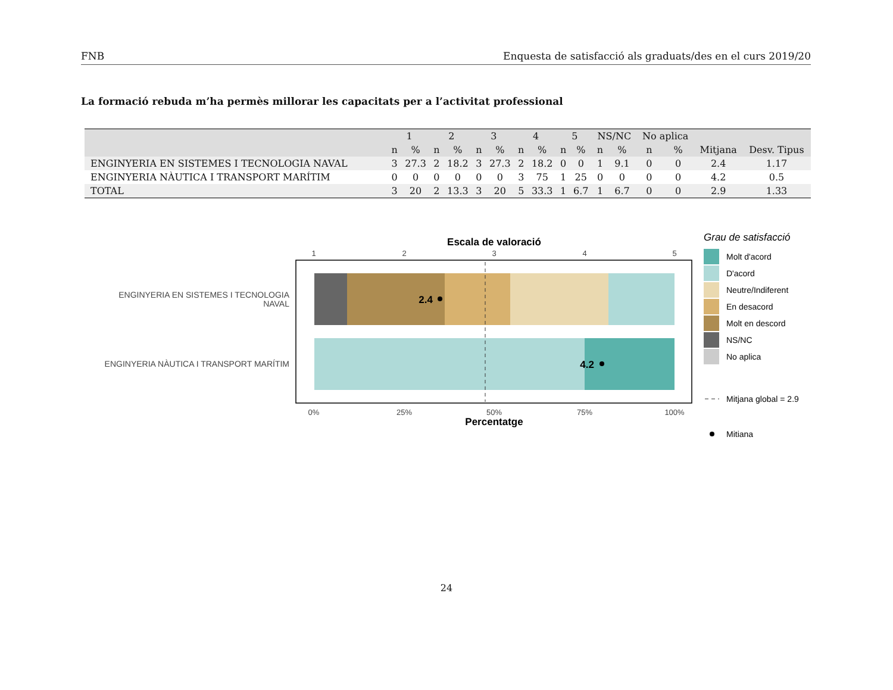FNB Enquesta de satisfacció als graduats/des en el curs 2019/20
La formació rebuda m’ha permès millorar les capacitats per a l’activitat professional
| | 1 | | 2 | | 3 | | 4 | | 5 | | NS/NC | | No aplica | | | |
| --- | --- | --- | --- | --- | --- | --- | --- | --- | --- | --- | --- | --- | --- | --- | --- | --- |
| | n | % | n | % | n | % | n | % | n | % | n | % | n | % | Mitjana | Desv. Tipus |
| ENGINYERIA EN SISTEMES I TECNOLOGIA NAVAL | 3 | 27.3 | 2 | 18.2 | 3 | 27.3 | 2 | 18.2 | 0 | 0 | 1 | 9.1 | 0 | 0 | 2.4 | 1.17 |
| ENGINYERIA NÀUTICA I TRANSPORT MARÍTIM | 0 | 0 | 0 | 0 | 0 | 0 | 3 | 75 | 1 | 25 | 0 | 0 | 0 | 0 | 4.2 | 0.5 |
| TOTAL | 3 | 20 | 2 | 13.3 | 3 | 20 | 5 | 33.3 | 1 | 6.7 | 1 | 6.7 | 0 | 0 | 2.9 | 1.33 |
Escala de valoració
1
2
3
4
5
0%
25%
50%
75%
100%
2.4
4.2
ENGINYERIA EN SISTEMES I TECNOLOGIA
NAVAL
ENGINYERIA NÀUTICA I TRANSPORT MARÍTIM
Percentatge
Grau de satisfacció
Molt d'acord
D'acord
Neutre/Indiferent
En desacord
Molt en descord
NS/NC
No aplica
Mitjana global = 2.9
Mitiana
24